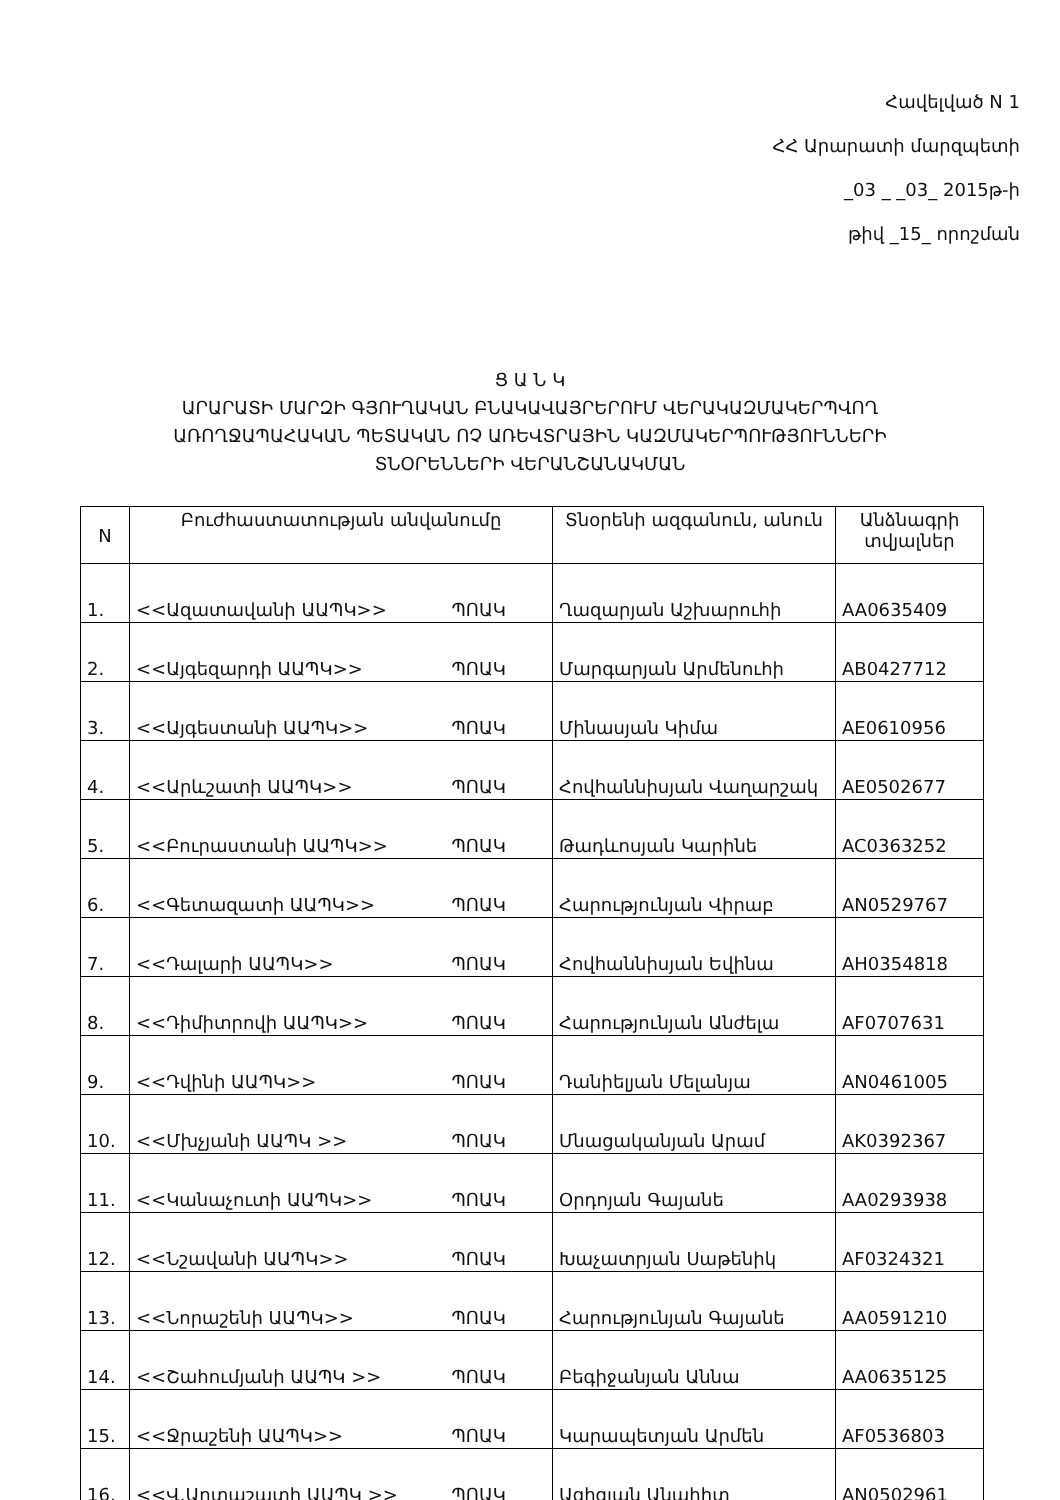Հավելված N 1
ՀՀ Արարատի մարզպետի
_03 _ _03_ 2015թ-ի
թիվ _15_ որոշման
Ց Ա Ն Կ
ԱՐԱՐԱՏԻ ՄԱՐԶԻ ԳՅՈՒՂԱԿԱՆ ԲՆԱԿԱՎԱՅՐԵՐՈՒՄ ՎԵՐԱԿԱԶՄԱԿԵՐՊՎՈՂ
ԱՌՈՂՋԱՊԱՀԱԿԱՆ ՊԵՏԱԿԱՆ ՈՉ ԱՌԵՎՏՐԱՅԻՆ ԿԱԶՄԱԿԵՐՊՈՒԹՅՈՒՆՆԵՐԻ
ՏՆՕՐԵՆՆԵՐԻ ՎԵՐԱՆՇԱՆԱԿՄԱՆ
| N | Բուժհաստատության անվանումը | Տնօրենի ազգանուն, անուն | Անձնագրի տվյալներ |
| --- | --- | --- | --- |
| 1. | <<Ազատավանի ԱԱՊԿ>> ՊՈԱԿ | Ղազարյան Աշխարուհի | AA0635409 |
| 2. | <<Այգեզարդի ԱԱՊԿ>> ՊՈԱԿ | Մարգարյան Արմենուհի | AB0427712 |
| 3. | <<Այգեստանի ԱԱՊԿ>> ՊՈԱԿ | Մինասյան Կիմա | AE0610956 |
| 4. | <<Արևշատի ԱԱՊԿ>> ՊՈԱԿ | Հովհաննիսյան Վաղարշակ | AE0502677 |
| 5. | <<Բուրաստանի ԱԱՊԿ>> ՊՈԱԿ | Թադևոսյան Կարինե | AC0363252 |
| 6. | <<Գետազատի ԱԱՊԿ>> ՊՈԱԿ | Հարությունյան Վիրաբ | AN0529767 |
| 7. | <<Դալարի ԱԱՊԿ>> ՊՈԱԿ | Հովհաննիսյան Եվինա | AH0354818 |
| 8. | <<Դիմիտրովի ԱԱՊԿ>> ՊՈԱԿ | Հարությունյան Անժելա | AF0707631 |
| 9. | <<Դվինի ԱԱՊԿ>> ՊՈԱԿ | Դանիելյան Մելանյա | AN0461005 |
| 10. | <<Մխչյանի ԱԱՊԿ >> ՊՈԱԿ | Մնացականյան Արամ | AK0392367 |
| 11. | <<Կանաչուտի ԱԱՊԿ>> ՊՈԱԿ | Օրդոյան Գայանե | AA0293938 |
| 12. | <<Նշավանի ԱԱՊԿ>> ՊՈԱԿ | Խաչատրյան Սաթենիկ | AF0324321 |
| 13. | <<Նորաշենի ԱԱՊԿ>> ՊՈԱԿ | Հարությունյան Գայանե | AA0591210 |
| 14. | <<Շահումյանի ԱԱՊԿ >> ՊՈԱԿ | Բեգիջանյան Աննա | AA0635125 |
| 15. | <<Ջրաշենի ԱԱՊԿ>> ՊՈԱԿ | Կարապետյան Արմեն | AF0536803 |
| 16. | <<Վ.Արտաշատի ԱԱՊԿ >> ՊՈԱԿ | Ազիզյան Անահիտ | AN0502961 |